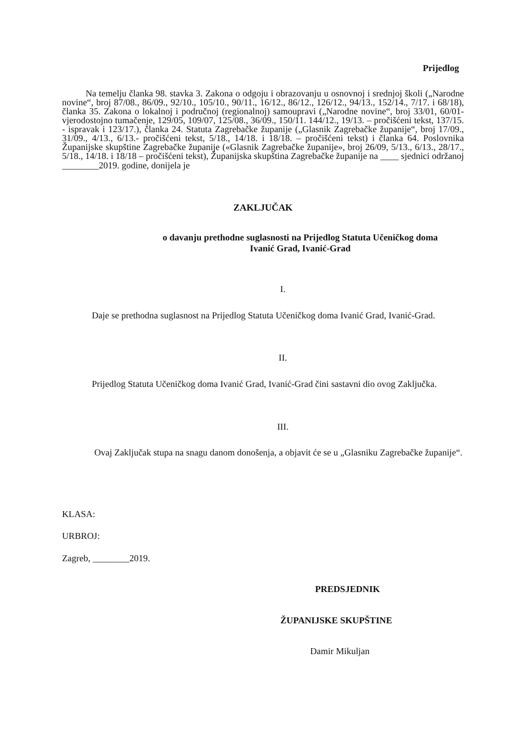Prijedlog
Na temelju članka 98. stavka 3. Zakona o odgoju i obrazovanju u osnovnoj i srednjoj školi („Narodne novine“, broj 87/08., 86/09., 92/10., 105/10., 90/11., 16/12., 86/12., 126/12., 94/13., 152/14., 7/17. i 68/18), članka 35. Zakona o lokalnoj i područnoj (regionalnoj) samoupravi („Narodne novine“, broj 33/01, 60/01- vjerodostojno tumačenje, 129/05, 109/07, 125/08., 36/09., 150/11. 144/12., 19/13. – pročišćeni tekst, 137/15. - ispravak i 123/17.), članka 24. Statuta Zagrebačke županije („Glasnik Zagrebačke županije“, broj 17/09., 31/09., 4/13., 6/13.- pročišćeni tekst, 5/18., 14/18. i 18/18. – pročišćeni tekst) i članka 64. Poslovnika Županijske skupštine Zagrebačke županije («Glasnik Zagrebačke županije», broj 26/09, 5/13., 6/13., 28/17., 5/18., 14/18. i 18/18 – pročišćeni tekst), Županijska skupština Zagrebačke županije na ____ sjednici održanoj ________2019. godine, donijela je
ZAKLJUČAK
o davanju prethodne suglasnosti na Prijedlog Statuta Učeničkog doma
Ivanić Grad, Ivanić-Grad
I.
Daje se prethodna suglasnost na Prijedlog Statuta Učeničkog doma Ivanić Grad, Ivanić-Grad.
II.
Prijedlog Statuta Učeničkog doma Ivanić Grad, Ivanić-Grad čini sastavni dio ovog Zaključka.
III.
Ovaj Zaključak stupa na snagu danom donošenja, a objavit će se u „Glasniku Zagrebačke županije“.
KLASA:
URBROJ:
Zagreb, ________2019.
PREDSJEDNIK
ŽUPANIJSKE SKUPŠTINE
Damir Mikuljan